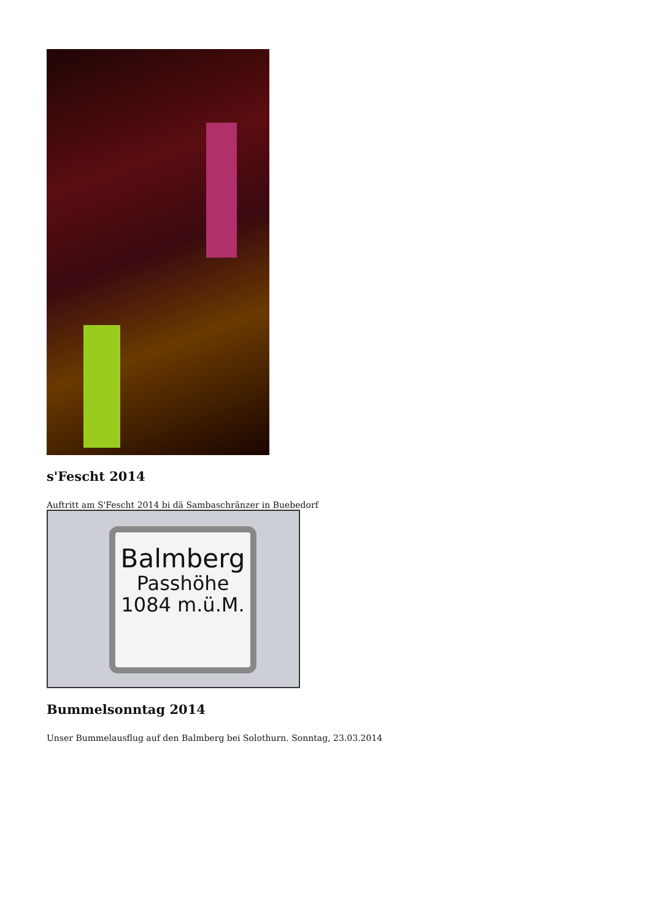s'Fescht 2014
Auftritt am S'Fescht 2014 bi dä Sambaschränzer in Buebedorf
Balmberg
Passhöhe
1084 m.ü.M.
Bummelsonntag 2014
Unser Bummelausflug auf den Balmberg bei Solothurn. Sonntag, 23.03.2014